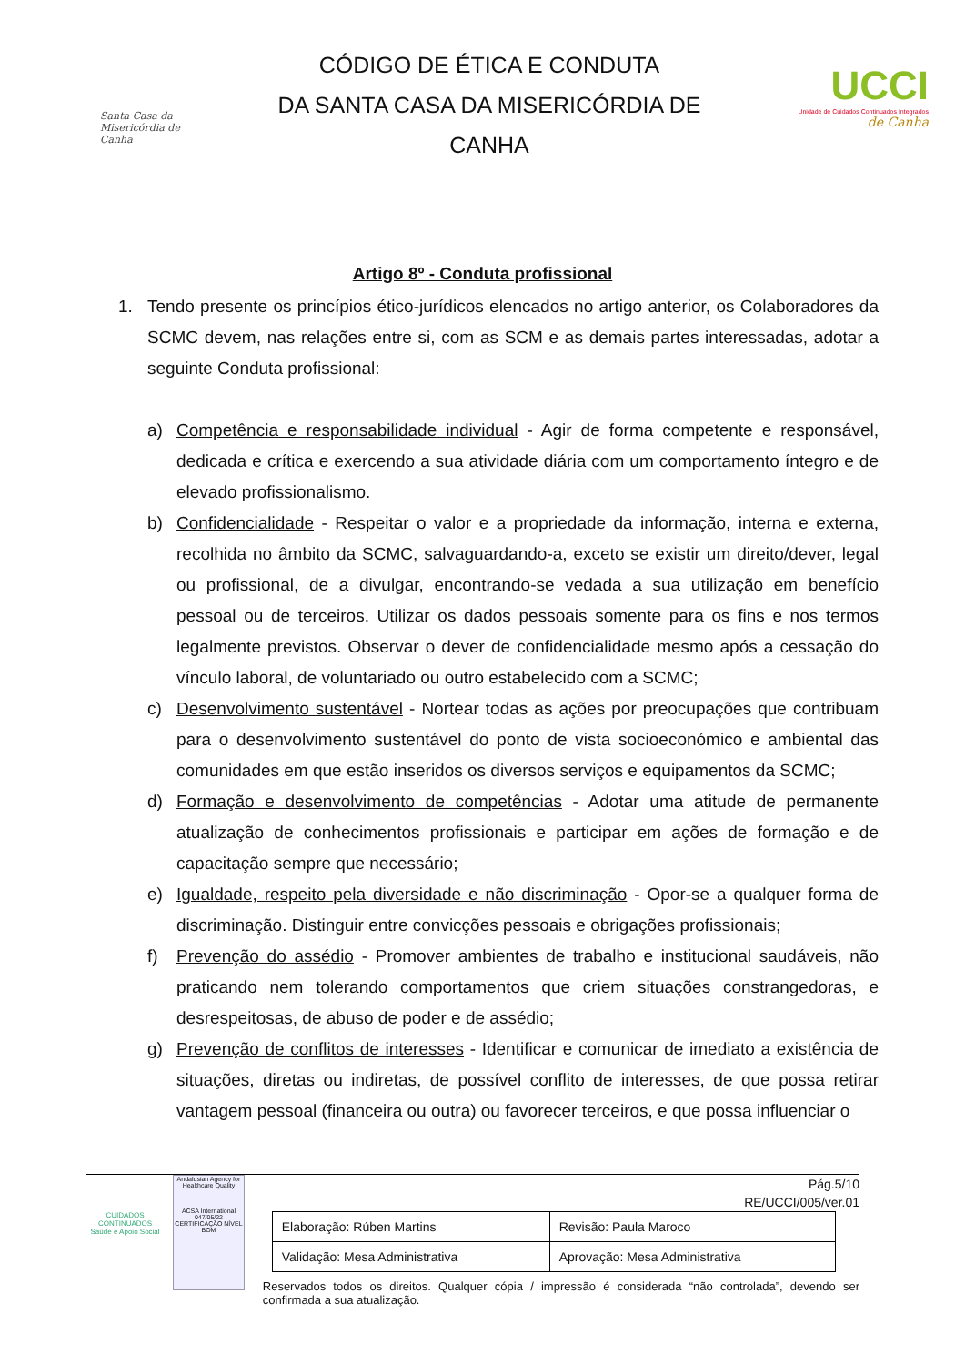Santa Casa da Misericórdia de Canha
CÓDIGO DE ÉTICA E CONDUTA
DA SANTA CASA DA MISERICÓRDIA DE
CANHA
UCCI
Unidade de Cuidados Continuados Integrados
de Canha
Artigo 8º - Conduta profissional
1. Tendo presente os princípios ético-jurídicos elencados no artigo anterior, os Colaboradores da SCMC devem, nas relações entre si, com as SCM e as demais partes interessadas, adotar a seguinte Conduta profissional:
a) Competência e responsabilidade individual - Agir de forma competente e responsável, dedicada e crítica e exercendo a sua atividade diária com um comportamento íntegro e de elevado profissionalismo.
b) Confidencialidade - Respeitar o valor e a propriedade da informação, interna e externa, recolhida no âmbito da SCMC, salvaguardando-a, exceto se existir um direito/dever, legal ou profissional, de a divulgar, encontrando-se vedada a sua utilização em benefício pessoal ou de terceiros. Utilizar os dados pessoais somente para os fins e nos termos legalmente previstos. Observar o dever de confidencialidade mesmo após a cessação do vínculo laboral, de voluntariado ou outro estabelecido com a SCMC;
c) Desenvolvimento sustentável - Nortear todas as ações por preocupações que contribuam para o desenvolvimento sustentável do ponto de vista socioeconómico e ambiental das comunidades em que estão inseridos os diversos serviços e equipamentos da SCMC;
d) Formação e desenvolvimento de competências - Adotar uma atitude de permanente atualização de conhecimentos profissionais e participar em ações de formação e de capacitação sempre que necessário;
e) Igualdade, respeito pela diversidade e não discriminação - Opor-se a qualquer forma de discriminação. Distinguir entre convicções pessoais e obrigações profissionais;
f) Prevenção do assédio - Promover ambientes de trabalho e institucional saudáveis, não praticando nem tolerando comportamentos que criem situações constrangedoras, e desrespeitosas, de abuso de poder e de assédio;
g) Prevenção de conflitos de interesses - Identificar e comunicar de imediato a existência de situações, diretas ou indiretas, de possível conflito de interesses, de que possa retirar vantagem pessoal (financeira ou outra) ou favorecer terceiros, e que possa influenciar o
CUIDADOS CONTINUADOS
Saúde e Apoio Social
Andalusian Agency for Healthcare Quality
ACSA International
047/05/22 CERTIFICAÇÃO NÍVEL BOM
Pág.5/10
RE/UCCI/005/ver.01
| Elaboração: Rúben Martins | Revisão: Paula Maroco |
| Validação: Mesa Administrativa | Aprovação: Mesa Administrativa |
Reservados todos os direitos. Qualquer cópia / impressão é considerada “não controlada”, devendo ser confirmada a sua atualização.